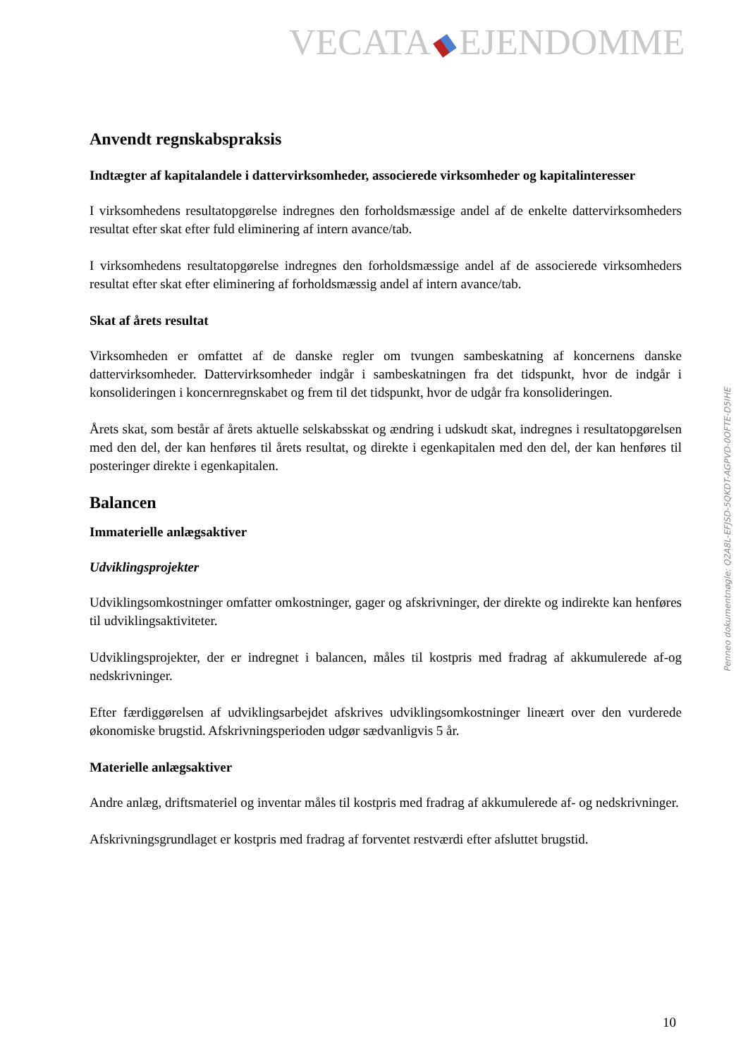VECATA EJENDOMME
Anvendt regnskabspraksis
Indtægter af kapitalandele i dattervirksomheder, associerede virksomheder og kapitalinteresser
I virksomhedens resultatopgørelse indregnes den forholdsmæssige andel af de enkelte dattervirksomheders resultat efter skat efter fuld eliminering af intern avance/tab.
I virksomhedens resultatopgørelse indregnes den forholdsmæssige andel af de associerede virksomheders resultat efter skat efter eliminering af forholdsmæssig andel af intern avance/tab.
Skat af årets resultat
Virksomheden er omfattet af de danske regler om tvungen sambeskatning af koncernens danske dattervirksomheder. Dattervirksomheder indgår i sambeskatningen fra det tidspunkt, hvor de indgår i konsolideringen i koncernregnskabet og frem til det tidspunkt, hvor de udgår fra konsolideringen.
Årets skat, som består af årets aktuelle selskabsskat og ændring i udskudt skat, indregnes i resultatopgørelsen med den del, der kan henføres til årets resultat, og direkte i egenkapitalen med den del, der kan henføres til posteringer direkte i egenkapitalen.
Balancen
Immaterielle anlægsaktiver
Udviklingsprojekter
Udviklingsomkostninger omfatter omkostninger, gager og afskrivninger, der direkte og indirekte kan henføres til udviklingsaktiviteter.
Udviklingsprojekter, der er indregnet i balancen, måles til kostpris med fradrag af akkumulerede af-og nedskrivninger.
Efter færdiggørelsen af udviklingsarbejdet afskrives udviklingsomkostninger lineært over den vurderede økonomiske brugstid. Afskrivningsperioden udgør sædvanligvis 5 år.
Materielle anlægsaktiver
Andre anlæg, driftsmateriel og inventar måles til kostpris med fradrag af akkumulerede af- og nedskrivninger.
Afskrivningsgrundlaget er kostpris med fradrag af forventet restværdi efter afsluttet brugstid.
Penneo dokumentnøgle: Q2A8L-EFJSD-5QKDT-AGPVD-0OFTE-D5IHE
10